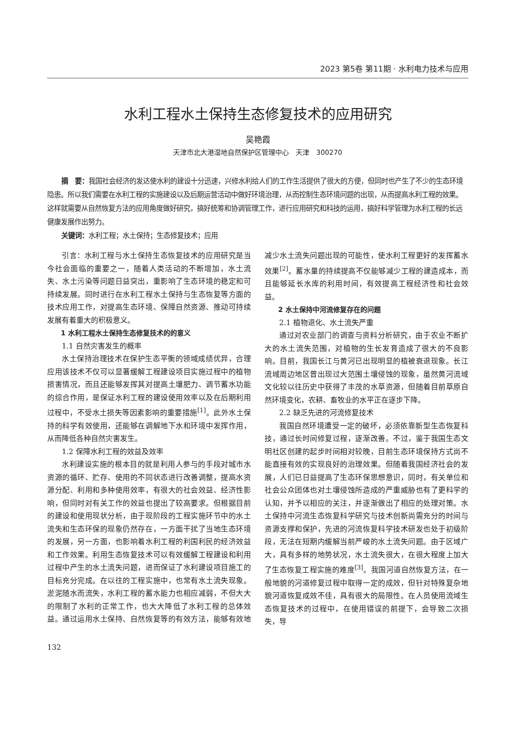2023 第5卷 第11期 · 水利电力技术与应用
水利工程水土保持生态修复技术的应用研究
吴艳霞
天津市北大港湿地自然保护区管理中心　天津　300270
摘　要：我国社会经济的发达使水利的建设十分迅速，兴修水利给人们的工作生活提供了很大的方便，但同时也产生了不少的生态环境隐患。所以我们需要在水利工程的实施建设以及后期运营活动中做好环境治理，从而控制生态环境问题的出现，从而提高水利工程的效果。这样就需要从自然恢复方法的应用角度做好研究，搞好统筹和协调管理工作，进行应用研究和科技的运用，搞好科学管理为水利工程的长远健康发展作出努力。
关键词：水利工程；水土保持；生态修复技术；应用
引言：水利工程与水土保持生态恢复技术的应用研究是当今社会面临的重要之一，随着人类活动的不断增加，水土流失、水土污染等问题日益突出，重影响了生态环境的稳定和可持续发展。同时进行在水利工程水土保持与生态恢复等方面的技术应用工作，对提高生态环境、保障自然资源、推动可持续发展有着重大的积极意义。
1 水利工程水土保持生态修复技术的的意义
1.1 自然灾害发生的概率
水土保持治理技术在保护生态平衡的领域成绩优异，合理应用该技术不仅可以显著缓解工程建设项目实施过程中的植物损害情况，而且还能够发挥其对提高土壤肥力、调节蓄水功能的综合作用，是保证水利工程的建设使用效率以及在后期利用过程中，不受水土损失等因素影响的重要措施<sup>[1]</sup>。此外水土保持的科学有效使用，还能够在调解地下水和环境中发挥作用，从而降低各种自然灾害发生。
1.2 保障水利工程的效益及效率
水利建设实施的根本目的就是利用人参与的手段对城市水资源的循环、贮存、使用的不同状态进行改善调整，提高水资源分配、利用和多种使用效率，有很大的社会效益、经济性影响，但同时对有关工作的效益也提出了较高要求。但根据目前的建设和使用现状分析，由于现阶段的工程实施环节中的水土流失和生态环保的现象仍然存在，一方面干扰了当地生态环境的发展，另一方面，也影响着水利工程的利国利民的经济效益和工作效果。利用生态恢复技术可以有效缓解工程建设和利用过程中产生的水土流失问题，进而保证了水利建设项目施工的目标充分完成。在以往的工程实施中，也常有水土流失现象。淤泥随水而流失，水利工程的蓄水能力也相应减弱，不但大大的限制了水利的正常工作，也大大降低了水利工程的总体效益。通过运用水土保持、自然恢复等的有效方法，能够有效地减少水土流失问题出现的可能性，使水利工程更好的发挥蓄水效果<sup>[2]</sup>。蓄水量的持续提高不仅能够减少工程的建造成本，而且能够延长水库的利用时间，有效提高工程经济性和社会效益。
2 水土保持中河流修复存在的问题
2.1 植物退化、水土流失严重
通过对农业部门的调查与资料分析研究，由于农业不断扩大的水土流失范围，对植物的生长发育造成了很大的不良影响。目前，我国长江与黄河已出现明显的植被衰退现象。长江流域周边地区曾出现过大范围土壤侵蚀的现象，虽然黄河流域文化较以往历史中获得了丰茂的水草资源，但随着目前草原自然环境变化，农耕、畜牧业的水平正在逐步下降。
2.2 缺乏先进的河流修复技术
我国自然环境遭受一定的破坏，必须依靠新型生态恢复科技，通过长时间修复过程，逐渐改善。不过，鉴于我国生态文明社区创建的起步时间相对较晚，目前生态环境保持方式尚不能直接有效的实现良好的治理效果。但随着我国经济社会的发展，人们已日益提高了生态环保思想意识，同时，有关单位和社会公众团体也对土壤侵蚀所造成的严重威胁也有了更科学的认知，并予以相应的关注，并逐渐做出了相应的处理对策。水土保持中河流生态恢复科学研究与技术创新尚需充分的时间与资源支撑和保护，先进的河流恢复科学技术研发也处于初级阶段，无法在短期内缓解当前严峻的水土流失问题。由于区域广大，具有多样的地势状况，水土流失很大，在很大程度上加大了生态恢复工程实施的难度<sup>[3]</sup>。我国河道自然恢复方法，在一般地貌的河道修复过程中取得一定的成效，但针对特殊复杂地貌河道恢复成效不佳，具有很大的局限性。在人员使用流域生态恢复技术的过程中，在使用错误的前提下，会导致二次损失，导
132